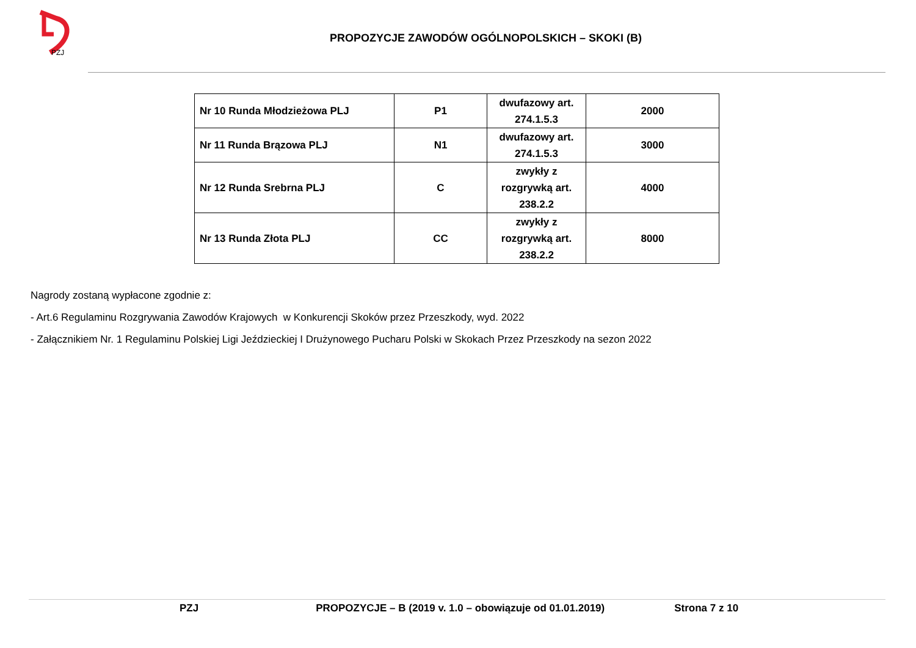PZJ
PROPOZYCJE ZAWODÓW OGÓLNOPOLSKICH – SKOKI (B)
| Nr 10 Runda Młodzieżowa PLJ | P1 | dwufazowy art. 274.1.5.3 | 2000 |
| Nr 11 Runda Brązowa PLJ | N1 | dwufazowy art. 274.1.5.3 | 3000 |
| Nr 12 Runda Srebrna PLJ | C | zwykły z rozgrywką art. 238.2.2 | 4000 |
| Nr 13 Runda Złota PLJ | CC | zwykły z rozgrywką art. 238.2.2 | 8000 |
Nagrody zostaną wypłacone zgodnie z:
- Art.6 Regulaminu Rozgrywania Zawodów Krajowych w Konkurencji Skoków przez Przeszkody, wyd. 2022
- Załącznikiem Nr. 1 Regulaminu Polskiej Ligi Jeździeckiej I Drużynowego Pucharu Polski w Skokach Przez Przeszkody na sezon 2022
PZJ PROPOZYCJE – B (2019 v. 1.0 – obowiązuje od 01.01.2019) Strona 7 z 10